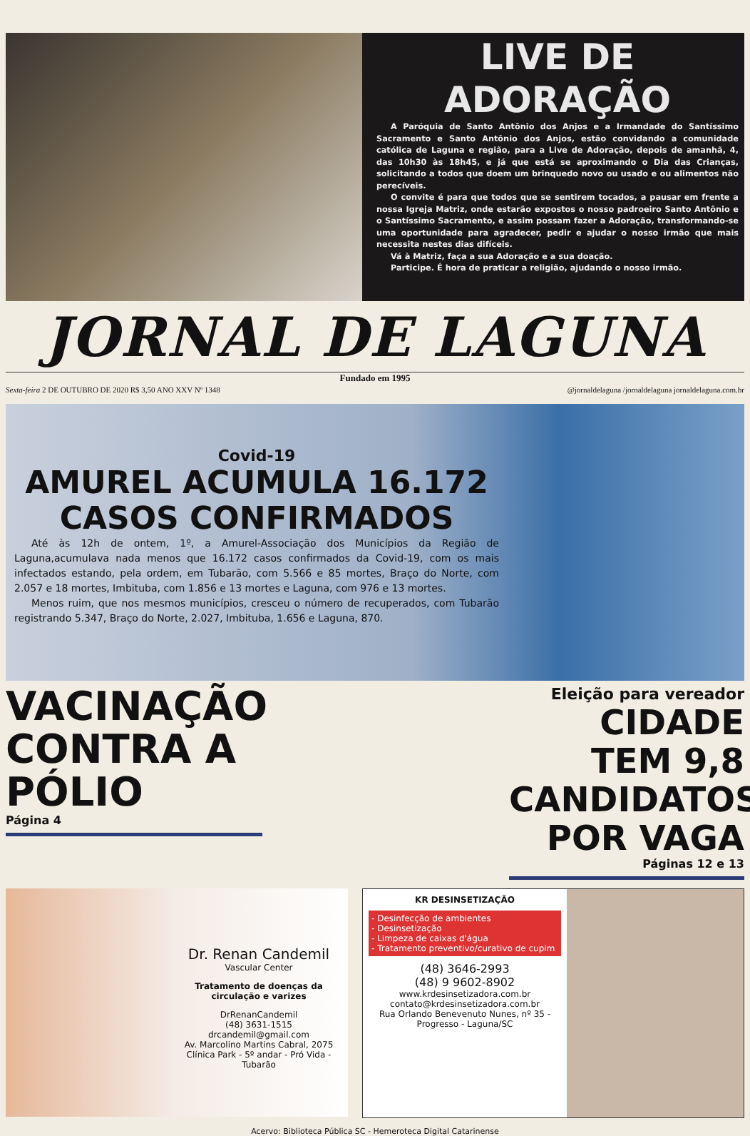LIVE DE
ADORAÇÃO
A Paróquia de Santo Antônio dos Anjos e a Irmandade do Santíssimo Sacramento e Santo Antônio dos Anjos, estão convidando a comunidade católica de Laguna e região, para a Live de Adoração, depois de amanhã, 4, das 10h30 às 18h45, e já que está se aproximando o Dia das Crianças, solicitando a todos que doem um brinquedo novo ou usado e ou alimentos não perecíveis.
O convite é para que todos que se sentirem tocados, a pausar em frente a nossa Igreja Matriz, onde estarão expostos o nosso padroeiro Santo Antônio e o Santíssimo Sacramento, e assim possam fazer a Adoração, transformando-se uma oportunidade para agradecer, pedir e ajudar o nosso irmão que mais necessita nestes dias difíceis.
Vá à Matriz, faça a sua Adoração e a sua doação.
Participe. É hora de praticar a religião, ajudando o nosso irmão.
JORNAL DE LAGUNA
Fundado em 1995
Sexta-feira 2 DE OUTUBRO DE 2020 R$ 3,50 ANO XXV Nº 1348 @jornaldelaguna /jornaldelaguna jornaldelaguna.com.br
Covid-19
AMUREL ACUMULA 16.172
CASOS CONFIRMADOS
Até às 12h de ontem, 1º, a Amurel-Associação dos Municípios da Região de Laguna,acumulava nada menos que 16.172 casos confirmados da Covid-19, com os mais infectados estando, pela ordem, em Tubarão, com 5.566 e 85 mortes, Braço do Norte, com 2.057 e 18 mortes, Imbituba, com 1.856 e 13 mortes e Laguna, com 976 e 13 mortes.
Menos ruim, que nos mesmos municípios, cresceu o número de recuperados, com Tubarão registrando 5.347, Braço do Norte, 2.027, Imbituba, 1.656 e Laguna, 870.
VACINAÇÃO CONTRA A PÓLIO
Página 4
Eleição para vereador
CIDADE TEM 9,8 CANDIDATOS POR VAGA
Páginas 12 e 13
Dr. Renan Candemil
Vascular Center
Tratamento de doenças da circulação e varizes
DrRenanCandemil
(48) 3631-1515
drcandemil@gmail.com
Av. Marcolino Martins Cabral, 2075 Clínica Park - 5º andar - Pró Vida - Tubarão
KR DESINSETIZAÇÃO
- Desinfecção de ambientes
- Desinsetização
- Limpeza de caixas d'água
- Tratamento preventivo/curativo de cupim
(48) 3646-2993
(48) 9 9602-8902
www.krdesinsetizadora.com.br
contato@krdesinsetizadora.com.br
Rua Orlando Benevenuto Nunes, nº 35 - Progresso - Laguna/SC
Acervo: Biblioteca Pública SC - Hemeroteca Digital Catarinense